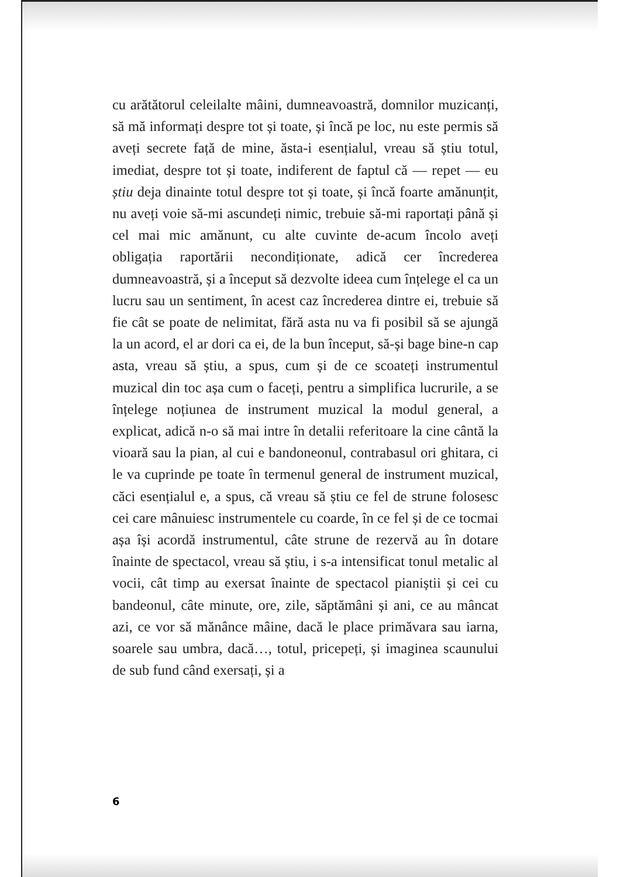cu arătătorul celeilalte mâini, dumneavoastră, domnilor muzicanți, să mă informați despre tot și toate, și încă pe loc, nu este permis să aveți secrete față de mine, ăsta-i esențialul, vreau să știu totul, imediat, despre tot și toate, indiferent de faptul că — repet — eu știu deja dinainte totul despre tot și toate, și încă foarte amănunțit, nu aveți voie să-mi ascundeți nimic, trebuie să-mi raportați până și cel mai mic amănunt, cu alte cuvinte de-acum încolo aveți obligația raportării necondiționate, adică cer încrederea dumneavoastră, și a început să dezvolte ideea cum înțelege el ca un lucru sau un sentiment, în acest caz încrederea dintre ei, trebuie să fie cât se poate de nelimitat, fără asta nu va fi posibil să se ajungă la un acord, el ar dori ca ei, de la bun început, să-și bage bine-n cap asta, vreau să știu, a spus, cum și de ce scoateți instrumentul muzical din toc așa cum o faceți, pentru a simplifica lucrurile, a se înțelege noțiunea de instrument muzical la modul general, a explicat, adică n-o să mai intre în detalii referitoare la cine cântă la vioară sau la pian, al cui e bandoneonul, contrabasul ori ghitara, ci le va cuprinde pe toate în termenul general de instrument muzical, căci esențialul e, a spus, că vreau să știu ce fel de strune folosesc cei care mânuiesc instrumentele cu coarde, în ce fel și de ce tocmai așa își acordă instrumentul, câte strune de rezervă au în dotare înainte de spectacol, vreau să știu, i s-a intensificat tonul metalic al vocii, cât timp au exersat înainte de spectacol pianiștii și cei cu bandeonul, câte minute, ore, zile, săptămâni și ani, ce au mâncat azi, ce vor să mănânce mâine, dacă le place primăvara sau iarna, soarele sau umbra, dacă…, totul, pricepeți, și imaginea scaunului de sub fund când exersați, și a
6